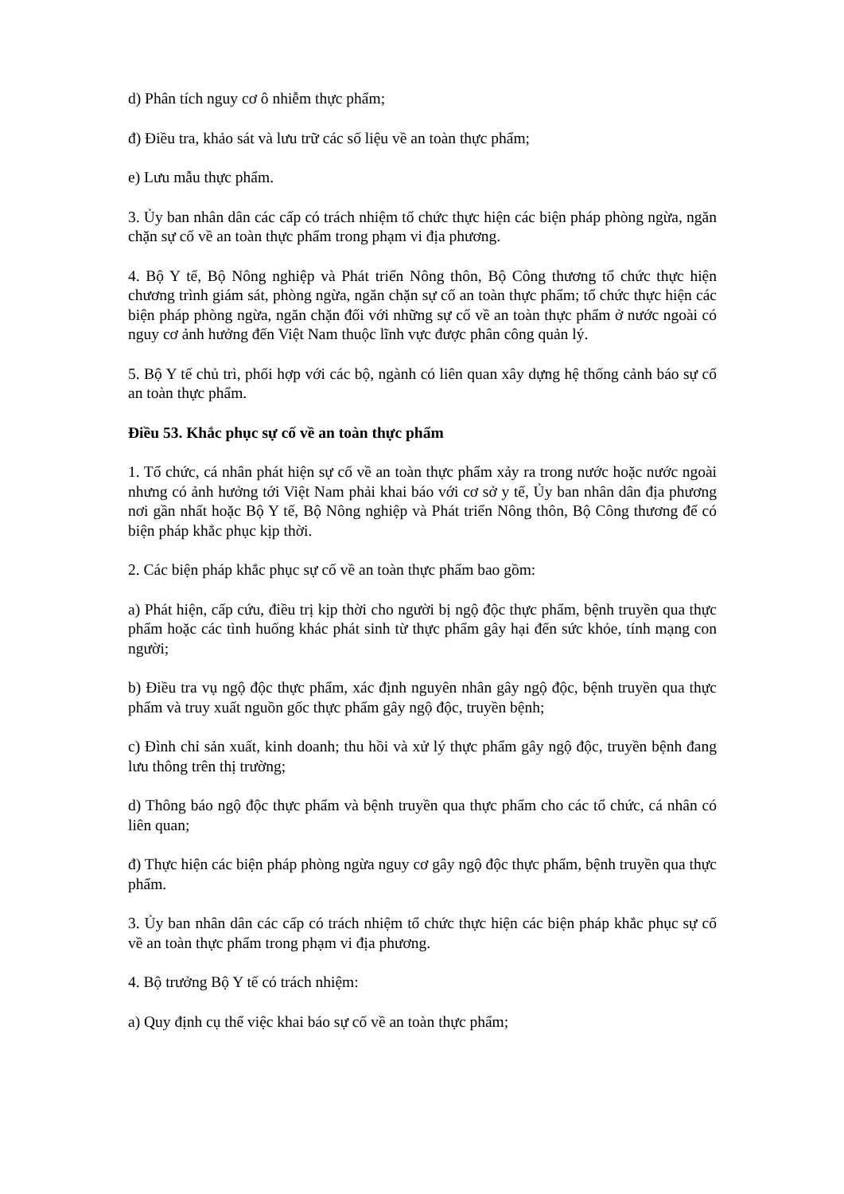d) Phân tích nguy cơ ô nhiễm thực phẩm;
đ) Điều tra, khảo sát và lưu trữ các số liệu về an toàn thực phẩm;
e) Lưu mẫu thực phẩm.
3. Ủy ban nhân dân các cấp có trách nhiệm tổ chức thực hiện các biện pháp phòng ngừa, ngăn chặn sự cố về an toàn thực phẩm trong phạm vi địa phương.
4. Bộ Y tế, Bộ Nông nghiệp và Phát triển Nông thôn, Bộ Công thương tổ chức thực hiện chương trình giám sát, phòng ngừa, ngăn chặn sự cố an toàn thực phẩm; tổ chức thực hiện các biện pháp phòng ngừa, ngăn chặn đối với những sự cố về an toàn thực phẩm ở nước ngoài có nguy cơ ảnh hưởng đến Việt Nam thuộc lĩnh vực được phân công quản lý.
5. Bộ Y tế chủ trì, phối hợp với các bộ, ngành có liên quan xây dựng hệ thống cảnh báo sự cố an toàn thực phẩm.
Điều 53. Khắc phục sự cố về an toàn thực phẩm
1. Tổ chức, cá nhân phát hiện sự cố về an toàn thực phẩm xảy ra trong nước hoặc nước ngoài nhưng có ảnh hưởng tới Việt Nam phải khai báo với cơ sở y tế, Ủy ban nhân dân địa phương nơi gần nhất hoặc Bộ Y tế, Bộ Nông nghiệp và Phát triển Nông thôn, Bộ Công thương để có biện pháp khắc phục kịp thời.
2. Các biện pháp khắc phục sự cố về an toàn thực phẩm bao gồm:
a) Phát hiện, cấp cứu, điều trị kịp thời cho người bị ngộ độc thực phẩm, bệnh truyền qua thực phẩm hoặc các tình huống khác phát sinh từ thực phẩm gây hại đến sức khỏe, tính mạng con người;
b) Điều tra vụ ngộ độc thực phẩm, xác định nguyên nhân gây ngộ độc, bệnh truyền qua thực phẩm và truy xuất nguồn gốc thực phẩm gây ngộ độc, truyền bệnh;
c) Đình chỉ sản xuất, kinh doanh; thu hồi và xử lý thực phẩm gây ngộ độc, truyền bệnh đang lưu thông trên thị trường;
d) Thông báo ngộ độc thực phẩm và bệnh truyền qua thực phẩm cho các tổ chức, cá nhân có liên quan;
đ) Thực hiện các biện pháp phòng ngừa nguy cơ gây ngộ độc thực phẩm, bệnh truyền qua thực phẩm.
3. Ủy ban nhân dân các cấp có trách nhiệm tổ chức thực hiện các biện pháp khắc phục sự cố về an toàn thực phẩm trong phạm vi địa phương.
4. Bộ trưởng Bộ Y tế có trách nhiệm:
a) Quy định cụ thể việc khai báo sự cố về an toàn thực phẩm;